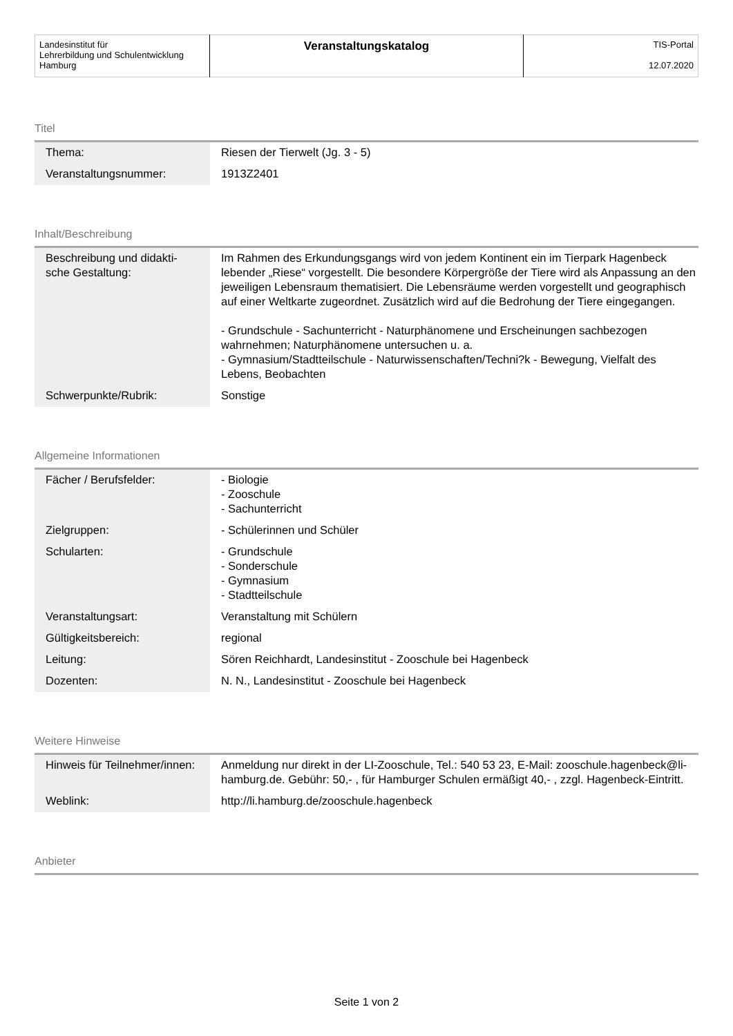| Landesinstitut für Lehrerbildung und Schulentwicklung Hamburg | Veranstaltungskatalog | TIS-Portal 12.07.2020 |
Titel
| Thema: | Riesen der Tierwelt (Jg. 3 - 5) |
| Veranstaltungsnummer: | 1913Z2401 |
Inhalt/Beschreibung
| Beschreibung und didakti- sche Gestaltung: | Im Rahmen des Erkundungsgangs wird von jedem Kontinent ein im Tierpark Hagenbeck lebender „Riese“ vorgestellt. Die besondere Körpergröße der Tiere wird als Anpassung an den jeweiligen Lebensraum thematisiert. Die Lebensräume werden vorgestellt und geographisch auf einer Weltkarte zugeordnet. Zusätzlich wird auf die Bedrohung der Tiere eingegangen. - Grundschule - Sachunterricht - Naturphänomene und Erscheinungen sachbezogen wahrnehmen; Naturphänomene untersuchen u. a. - Gymnasium/Stadtteilschule - Naturwissenschaften/Techni?k - Bewegung, Vielfalt des Lebens, Beobachten |
| Schwerpunkte/Rubrik: | Sonstige |
Allgemeine Informationen
| Fächer / Berufsfelder: | - Biologie - Zooschule - Sachunterricht |
| Zielgruppen: | - Schülerinnen und Schüler |
| Schularten: | - Grundschule - Sonderschule - Gymnasium - Stadtteilschule |
| Veranstaltungsart: | Veranstaltung mit Schülern |
| Gültigkeitsbereich: | regional |
| Leitung: | Sören Reichhardt, Landesinstitut - Zooschule bei Hagenbeck |
| Dozenten: | N. N., Landesinstitut - Zooschule bei Hagenbeck |
Weitere Hinweise
| Hinweis für Teilnehmer/innen: | Anmeldung nur direkt in der LI-Zooschule, Tel.: 540 53 23, E-Mail: zooschule.hagenbeck@li-hamburg.de. Gebühr: 50,- , für Hamburger Schulen ermäßigt 40,- , zzgl. Hagenbeck-Eintritt. |
| Weblink: | http://li.hamburg.de/zooschule.hagenbeck |
Anbieter
Seite 1 von 2